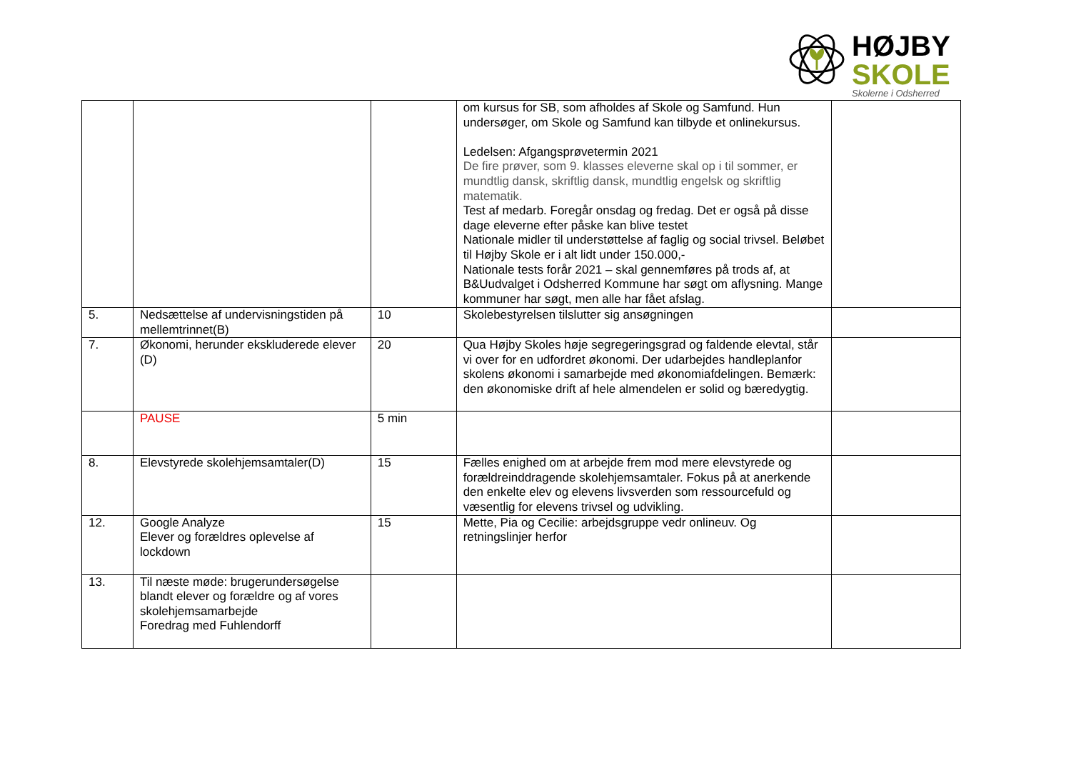HØJBY
SKOLE
Skolerne i Odsherred
| | | | om kursus for SB, som afholdes af Skole og Samfund. Hun undersøger, om Skole og Samfund kan tilbyde et onlinekursus. Ledelsen: Afgangsprøvetermin 2021 De fire prøver, som 9. klasses eleverne skal op i til sommer, er mundtlig dansk, skriftlig dansk, mundtlig engelsk og skriftlig matematik. Test af medarb. Foregår onsdag og fredag. Det er også på disse dage eleverne efter påske kan blive testet Nationale midler til understøttelse af faglig og social trivsel. Beløbet til Højby Skole er i alt lidt under 150.000,- Nationale tests forår 2021 – skal gennemføres på trods af, at B&Uudvalget i Odsherred Kommune har søgt om aflysning. Mange kommuner har søgt, men alle har fået afslag. | |
| 5. | Nedsættelse af undervisningstiden på mellemtrinnet(B) | 10 | Skolebestyrelsen tilslutter sig ansøgningen | |
| 7. | Økonomi, herunder ekskluderede elever (D) | 20 | Qua Højby Skoles høje segregeringsgrad og faldende elevtal, står vi over for en udfordret økonomi. Der udarbejdes handleplanfor skolens økonomi i samarbejde med økonomiafdelingen. Bemærk: den økonomiske drift af hele almendelen er solid og bæredygtig. | |
| | PAUSE | 5 min | | |
| 8. | Elevstyrede skolehjemsamtaler(D) | 15 | Fælles enighed om at arbejde frem mod mere elevstyrede og forældreinddragende skolehjemsamtaler. Fokus på at anerkende den enkelte elev og elevens livsverden som ressourcefuld og væsentlig for elevens trivsel og udvikling. | |
| 12. | Google Analyze Elever og forældres oplevelse af lockdown | 15 | Mette, Pia og Cecilie: arbejdsgruppe vedr onlineuv. Og retningslinjer herfor | |
| 13. | Til næste møde: brugerundersøgelse blandt elever og forældre og af vores skolehjemsamarbejde Foredrag med Fuhlendorff | | | |